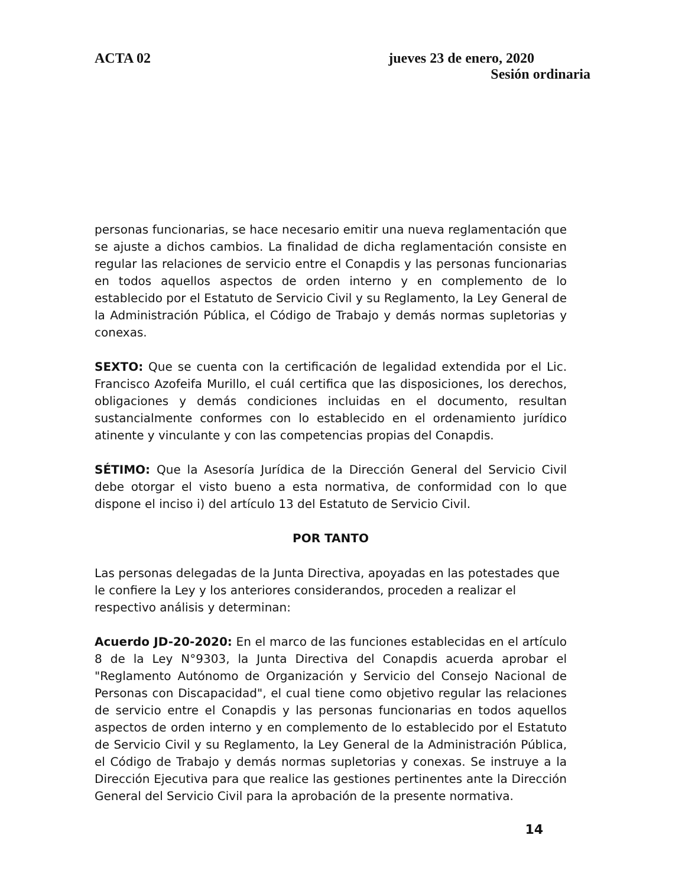ACTA 02 jueves 23 de enero, 2020
Sesión ordinaria
personas funcionarias, se hace necesario emitir una nueva reglamentación que se ajuste a dichos cambios. La finalidad de dicha reglamentación consiste en regular las relaciones de servicio entre el Conapdis y las personas funcionarias en todos aquellos aspectos de orden interno y en complemento de lo establecido por el Estatuto de Servicio Civil y su Reglamento, la Ley General de la Administración Pública, el Código de Trabajo y demás normas supletorias y conexas.
SEXTO: Que se cuenta con la certificación de legalidad extendida por el Lic. Francisco Azofeifa Murillo, el cuál certifica que las disposiciones, los derechos, obligaciones y demás condiciones incluidas en el documento, resultan sustancialmente conformes con lo establecido en el ordenamiento jurídico atinente y vinculante y con las competencias propias del Conapdis.
SÉTIMO: Que la Asesoría Jurídica de la Dirección General del Servicio Civil debe otorgar el visto bueno a esta normativa, de conformidad con lo que dispone el inciso i) del artículo 13 del Estatuto de Servicio Civil.
POR TANTO
Las personas delegadas de la Junta Directiva, apoyadas en las potestades que le confiere la Ley y los anteriores considerandos, proceden a realizar el respectivo análisis y determinan:
Acuerdo JD-20-2020: En el marco de las funciones establecidas en el artículo 8 de la Ley N°9303, la Junta Directiva del Conapdis acuerda aprobar el "Reglamento Autónomo de Organización y Servicio del Consejo Nacional de Personas con Discapacidad", el cual tiene como objetivo regular las relaciones de servicio entre el Conapdis y las personas funcionarias en todos aquellos aspectos de orden interno y en complemento de lo establecido por el Estatuto de Servicio Civil y su Reglamento, la Ley General de la Administración Pública, el Código de Trabajo y demás normas supletorias y conexas. Se instruye a la Dirección Ejecutiva para que realice las gestiones pertinentes ante la Dirección General del Servicio Civil para la aprobación de la presente normativa.
14